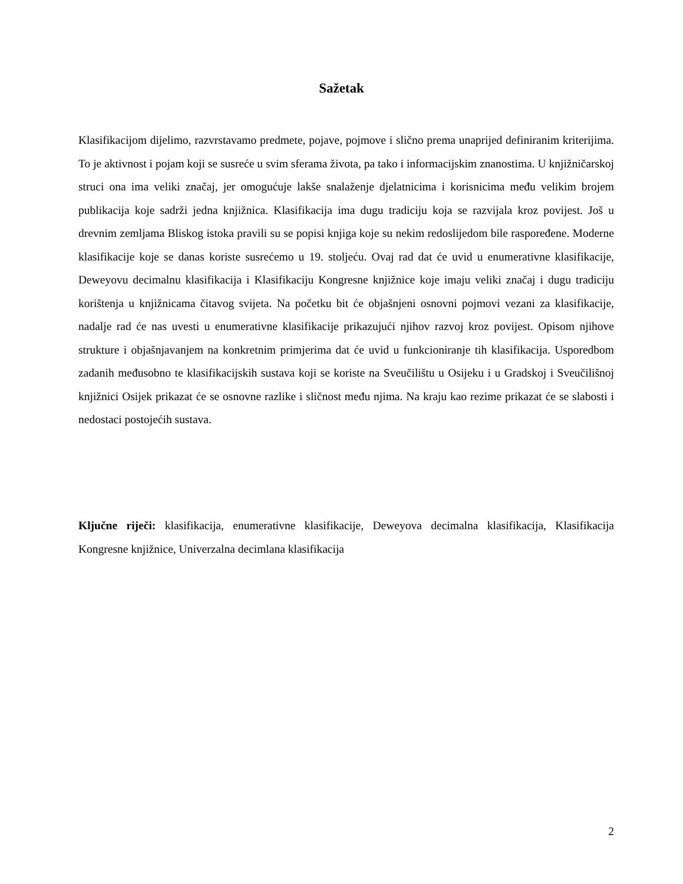Sažetak
Klasifikacijom dijelimo, razvrstavamo predmete, pojave, pojmove i slično prema unaprijed definiranim kriterijima. To je aktivnost i pojam koji se susreće u svim sferama života, pa tako i informacijskim znanostima. U knjižničarskoj struci ona ima veliki značaj, jer omogućuje lakše snalaženje djelatnicima i korisnicima među velikim brojem publikacija koje sadrži jedna knjižnica. Klasifikacija ima dugu tradiciju koja se razvijala kroz povijest. Još u drevnim zemljama Bliskog istoka pravili su se popisi knjiga koje su nekim redoslijedom bile raspoređene. Moderne klasifikacije koje se danas koriste susrećemo u 19. stoljeću. Ovaj rad dat će uvid u enumerativne klasifikacije, Deweyovu decimalnu klasifikacija i Klasifikaciju Kongresne knjižnice koje imaju veliki značaj i dugu tradiciju korištenja u knjižnicama čitavog svijeta. Na početku bit će objašnjeni osnovni pojmovi vezani za klasifikacije, nadalje rad će nas uvesti u enumerativne klasifikacije prikazujući njihov razvoj kroz povijest. Opisom njihove strukture i objašnjavanjem na konkretnim primjerima dat će uvid u funkcioniranje tih klasifikacija. Usporedbom zadanih međusobno te klasifikacijskih sustava koji se koriste na Sveučilištu u Osijeku i u Gradskoj i Sveučilišnoj knjižnici Osijek prikazat će se osnovne razlike i sličnost među njima. Na kraju kao rezime prikazat će se slabosti i nedostaci postojećih sustava.
Ključne riječi: klasifikacija, enumerativne klasifikacije, Deweyova decimalna klasifikacija, Klasifikacija Kongresne knjižnice, Univerzalna decimlana klasifikacija
2